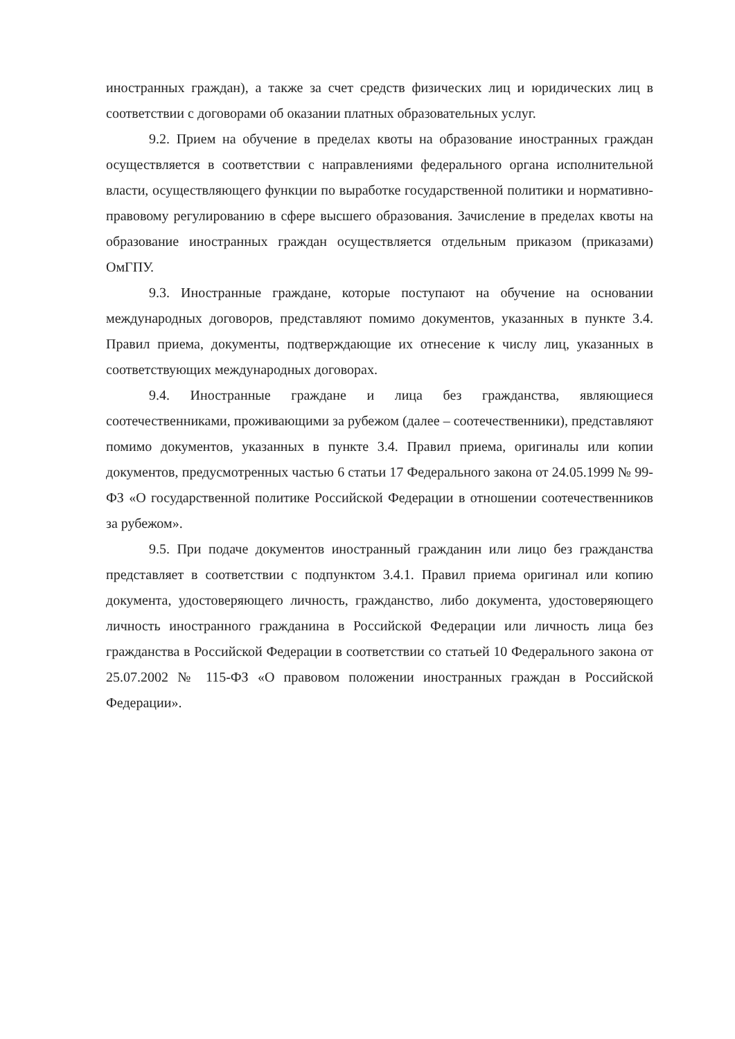иностранных граждан), а также за счет средств физических лиц и юридических лиц в соответствии с договорами об оказании платных образовательных услуг.
9.2. Прием на обучение в пределах квоты на образование иностранных граждан осуществляется в соответствии с направлениями федерального органа исполнительной власти, осуществляющего функции по выработке государственной политики и нормативно-правовому регулированию в сфере высшего образования. Зачисление в пределах квоты на образование иностранных граждан осуществляется отдельным приказом (приказами) ОмГПУ.
9.3. Иностранные граждане, которые поступают на обучение на основании международных договоров, представляют помимо документов, указанных в пункте 3.4. Правил приема, документы, подтверждающие их отнесение к числу лиц, указанных в соответствующих международных договорах.
9.4. Иностранные граждане и лица без гражданства, являющиеся соотечественниками, проживающими за рубежом (далее – соотечественники), представляют помимо документов, указанных в пункте 3.4. Правил приема, оригиналы или копии документов, предусмотренных частью 6 статьи 17 Федерального закона от 24.05.1999 № 99-ФЗ «О государственной политике Российской Федерации в отношении соотечественников за рубежом».
9.5. При подаче документов иностранный гражданин или лицо без гражданства представляет в соответствии с подпунктом 3.4.1. Правил приема оригинал или копию документа, удостоверяющего личность, гражданство, либо документа, удостоверяющего личность иностранного гражданина в Российской Федерации или личность лица без гражданства в Российской Федерации в соответствии со статьей 10 Федерального закона от 25.07.2002 № 115-ФЗ «О правовом положении иностранных граждан в Российской Федерации».